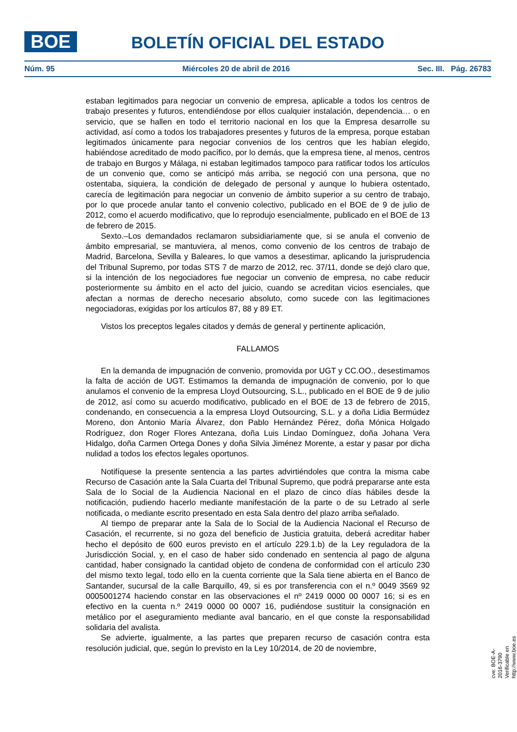BOE BOLETÍN OFICIAL DEL ESTADO
Núm. 95 Miércoles 20 de abril de 2016 Sec. III. Pág. 26783
estaban legitimados para negociar un convenio de empresa, aplicable a todos los centros de trabajo presentes y futuros, entendiéndose por ellos cualquier instalación, dependencia… o en servicio, que se hallen en todo el territorio nacional en los que la Empresa desarrolle su actividad, así como a todos los trabajadores presentes y futuros de la empresa, porque estaban legitimados únicamente para negociar convenios de los centros que les habían elegido, habiéndose acreditado de modo pacífico, por lo demás, que la empresa tiene, al menos, centros de trabajo en Burgos y Málaga, ni estaban legitimados tampoco para ratificar todos los artículos de un convenio que, como se anticipó más arriba, se negoció con una persona, que no ostentaba, siquiera, la condición de delegado de personal y aunque lo hubiera ostentado, carecía de legitimación para negociar un convenio de ámbito superior a su centro de trabajo, por lo que procede anular tanto el convenio colectivo, publicado en el BOE de 9 de julio de 2012, como el acuerdo modificativo, que lo reprodujo esencialmente, publicado en el BOE de 13 de febrero de 2015.
Sexto.–Los demandados reclamaron subsidiariamente que, si se anula el convenio de ámbito empresarial, se mantuviera, al menos, como convenio de los centros de trabajo de Madrid, Barcelona, Sevilla y Baleares, lo que vamos a desestimar, aplicando la jurisprudencia del Tribunal Supremo, por todas STS 7 de marzo de 2012, rec. 37/11, donde se dejó claro que, si la intención de los negociadores fue negociar un convenio de empresa, no cabe reducir posteriormente su ámbito en el acto del juicio, cuando se acreditan vicios esenciales, que afectan a normas de derecho necesario absoluto, como sucede con las legitimaciones negociadoras, exigidas por los artículos 87, 88 y 89 ET.
Vistos los preceptos legales citados y demás de general y pertinente aplicación,
FALLAMOS
En la demanda de impugnación de convenio, promovida por UGT y CC.OO., desestimamos la falta de acción de UGT. Estimamos la demanda de impugnación de convenio, por lo que anulamos el convenio de la empresa Lloyd Outsourcing, S.L., publicado en el BOE de 9 de julio de 2012, así como su acuerdo modificativo, publicado en el BOE de 13 de febrero de 2015, condenando, en consecuencia a la empresa Lloyd Outsourcing, S.L. y a doña Lidia Bermúdez Moreno, don Antonio María Álvarez, don Pablo Hernández Pérez, doña Mónica Holgado Rodríguez, don Roger Flores Antezana, doña Luis Lindao Domínguez, doña Johana Vera Hidalgo, doña Carmen Ortega Dones y doña Silvia Jiménez Morente, a estar y pasar por dicha nulidad a todos los efectos legales oportunos.
Notifíquese la presente sentencia a las partes advirtiéndoles que contra la misma cabe Recurso de Casación ante la Sala Cuarta del Tribunal Supremo, que podrá prepararse ante esta Sala de lo Social de la Audiencia Nacional en el plazo de cinco días hábiles desde la notificación, pudiendo hacerlo mediante manifestación de la parte o de su Letrado al serle notificada, o mediante escrito presentado en esta Sala dentro del plazo arriba señalado.
Al tiempo de preparar ante la Sala de lo Social de la Audiencia Nacional el Recurso de Casación, el recurrente, si no goza del beneficio de Justicia gratuita, deberá acreditar haber hecho el depósito de 600 euros previsto en el artículo 229.1.b) de la Ley reguladora de la Jurisdicción Social, y, en el caso de haber sido condenado en sentencia al pago de alguna cantidad, haber consignado la cantidad objeto de condena de conformidad con el artículo 230 del mismo texto legal, todo ello en la cuenta corriente que la Sala tiene abierta en el Banco de Santander, sucursal de la calle Barquillo, 49, si es por transferencia con el n.º 0049 3569 92 0005001274 haciendo constar en las observaciones el nº 2419 0000 00 0007 16; si es en efectivo en la cuenta n.º 2419 0000 00 0007 16, pudiéndose sustituir la consignación en metálico por el aseguramiento mediante aval bancario, en el que conste la responsabilidad solidaria del avalista.
Se advierte, igualmente, a las partes que preparen recurso de casación contra esta resolución judicial, que, según lo previsto en la Ley 10/2014, de 20 de noviembre,
cve: BOE-A-2016-3790
Verificable en http://www.boe.es